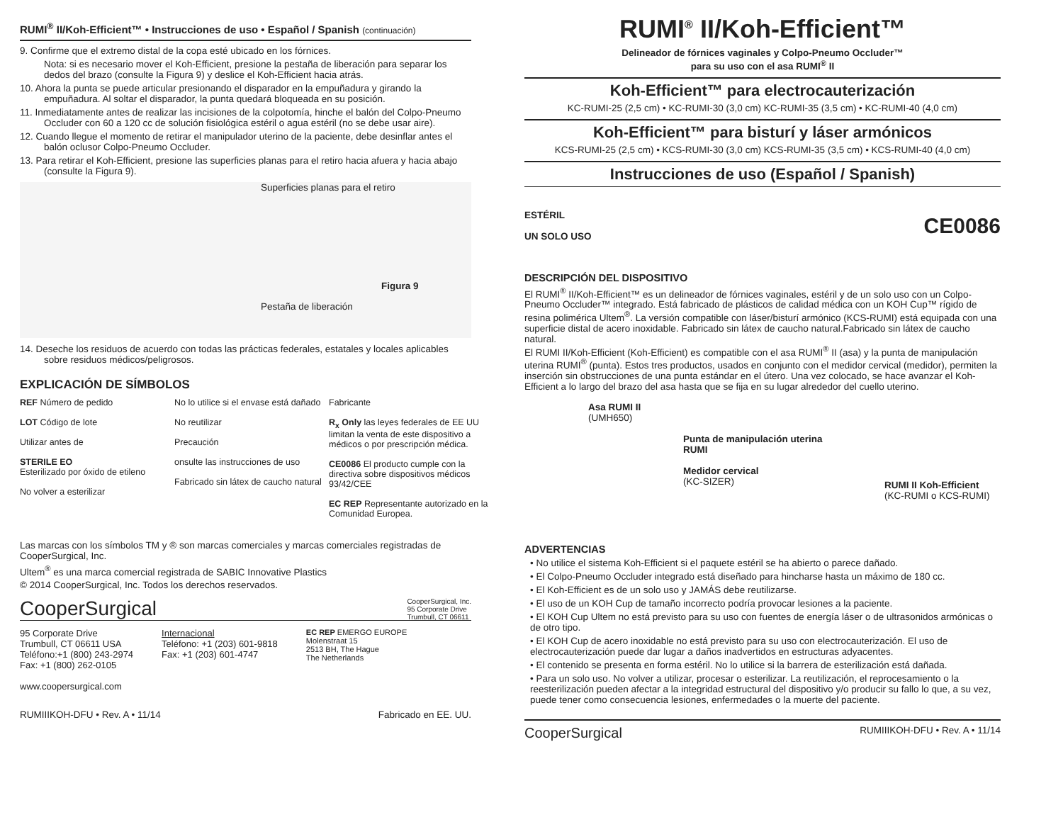RUMI<sup>®</sup> II/Koh-Efficient™ • Instrucciones de uso • Español / Spanish (continuación)
9. Confirme que el extremo distal de la copa esté ubicado en los fórnices.
Nota: si es necesario mover el Koh-Efficient, presione la pestaña de liberación para separar los dedos del brazo (consulte la Figura 9) y deslice el Koh-Efficient hacia atrás.
10. Ahora la punta se puede articular presionando el disparador en la empuñadura y girando la empuñadura. Al soltar el disparador, la punta quedará bloqueada en su posición.
11. Inmediatamente antes de realizar las incisiones de la colpotomía, hinche el balón del Colpo-Pneumo Occluder con 60 a 120 cc de solución fisiológica estéril o agua estéril (no se debe usar aire).
12. Cuando llegue el momento de retirar el manipulador uterino de la paciente, debe desinflar antes el balón oclusor Colpo-Pneumo Occluder.
13. Para retirar el Koh-Efficient, presione las superficies planas para el retiro hacia afuera y hacia abajo (consulte la Figura 9).
Superficies planas para el retiro
Figura 9
Pestaña de liberación
14. Deseche los residuos de acuerdo con todas las prácticas federales, estatales y locales aplicables sobre residuos médicos/peligrosos.
EXPLICACIÓN DE SÍMBOLOS
REF Número de pedido
LOT Código de lote
Utilizar antes de
STERILE EO
Esterilizado por óxido de etileno
No volver a esterilizar
No lo utilice si el envase está dañado
No reutilizar
Precaución
onsulte las instrucciones de uso
Fabricado sin látex de caucho natural
Fabricante
R<sub>x</sub> Only las leyes federales de EE UU limitan la venta de este dispositivo a médicos o por prescripción médica.
CE0086 El producto cumple con la directiva sobre dispositivos médicos 93/42/CEE
EC REP Representante autorizado en la Comunidad Europea.
Las marcas con los símbolos TM y ® son marcas comerciales y marcas comerciales registradas de CooperSurgical, Inc.
Ultem<sup>®</sup> es una marca comercial registrada de SABIC Innovative Plastics
© 2014 CooperSurgical, Inc. Todos los derechos reservados.
CooperSurgical CooperSurgical, Inc.
95 Corporate Drive
Trumbull, CT 06611
95 Corporate Drive
Trumbull, CT 06611 USA
Teléfono:+1 (800) 243-2974
Fax: +1 (800) 262-0105
www.coopersurgical.com
Internacional
Teléfono: +1 (203) 601-9818
Fax: +1 (203) 601-4747
EC REP EMERGO EUROPE
Molenstraat 15
2513 BH, The Hague
The Netherlands
RUMIIIKOH-DFU • Rev. A • 11/14 Fabricado en EE. UU.
RUMI<sup>®</sup> II/Koh-Efficient™
Delineador de fórnices vaginales y Colpo-Pneumo Occluder™
para su uso con el asa RUMI<sup>®</sup> II
Koh-Efficient™ para electrocauterización
KC-RUMI-25 (2,5 cm) • KC-RUMI-30 (3,0 cm) KC-RUMI-35 (3,5 cm) • KC-RUMI-40 (4,0 cm)
Koh-Efficient™ para bisturí y láser armónicos
KCS-RUMI-25 (2,5 cm) • KCS-RUMI-30 (3,0 cm) KCS-RUMI-35 (3,5 cm) • KCS-RUMI-40 (4,0 cm)
Instrucciones de uso (Español / Spanish)
ESTÉRIL
UN SOLO USO CE0086
DESCRIPCIÓN DEL DISPOSITIVO
El RUMI<sup>®</sup> II/Koh-Efficient™ es un delineador de fórnices vaginales, estéril y de un solo uso con un Colpo-Pneumo Occluder™ integrado. Está fabricado de plásticos de calidad médica con un KOH Cup™ rígido de resina polimérica Ultem<sup>®</sup>. La versión compatible con láser/bisturí armónico (KCS-RUMI) está equipada con una superficie distal de acero inoxidable. Fabricado sin látex de caucho natural.Fabricado sin látex de caucho natural.
El RUMI II/Koh-Efficient (Koh-Efficient) es compatible con el asa RUMI<sup>®</sup> II (asa) y la punta de manipulación uterina RUMI<sup>®</sup> (punta). Estos tres productos, usados en conjunto con el medidor cervical (medidor), permiten la inserción sin obstrucciones de una punta estándar en el útero. Una vez colocado, se hace avanzar el Koh-Efficient a lo largo del brazo del asa hasta que se fija en su lugar alrededor del cuello uterino.
Asa RUMI II
(UMH650)
Punta de manipulación uterina RUMI
Medidor cervical
(KC-SIZER)
RUMI II Koh-Efficient
(KC-RUMI o KCS-RUMI)
ADVERTENCIAS
• No utilice el sistema Koh-Efficient si el paquete estéril se ha abierto o parece dañado.
• El Colpo-Pneumo Occluder integrado está diseñado para hincharse hasta un máximo de 180 cc.
• El Koh-Efficient es de un solo uso y JAMÁS debe reutilizarse.
• El uso de un KOH Cup de tamaño incorrecto podría provocar lesiones a la paciente.
• El KOH Cup Ultem no está previsto para su uso con fuentes de energía láser o de ultrasonidos armónicas o de otro tipo.
• El KOH Cup de acero inoxidable no está previsto para su uso con electrocauterización. El uso de electrocauterización puede dar lugar a daños inadvertidos en estructuras adyacentes.
• El contenido se presenta en forma estéril. No lo utilice si la barrera de esterilización está dañada.
• Para un solo uso. No volver a utilizar, procesar o esterilizar. La reutilización, el reprocesamiento o la reesterilización pueden afectar a la integridad estructural del dispositivo y/o producir su fallo lo que, a su vez, puede tener como consecuencia lesiones, enfermedades o la muerte del paciente.
CooperSurgical RUMIIIKOH-DFU • Rev. A • 11/14